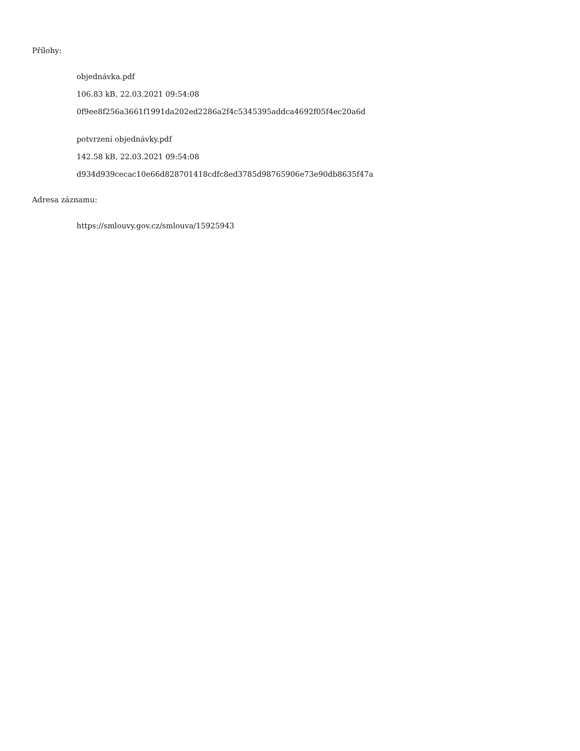Přílohy:
objednávka.pdf
106.83 kB, 22.03.2021 09:54:08
0f9ee8f256a3661f1991da202ed2286a2f4c5345395addca4692f05f4ec20a6d
potvrzení objednávky.pdf
142.58 kB, 22.03.2021 09:54:08
d934d939cecac10e66d828701418cdfc8ed3785d98765906e73e90db8635f47a
Adresa záznamu:
https://smlouvy.gov.cz/smlouva/15925943